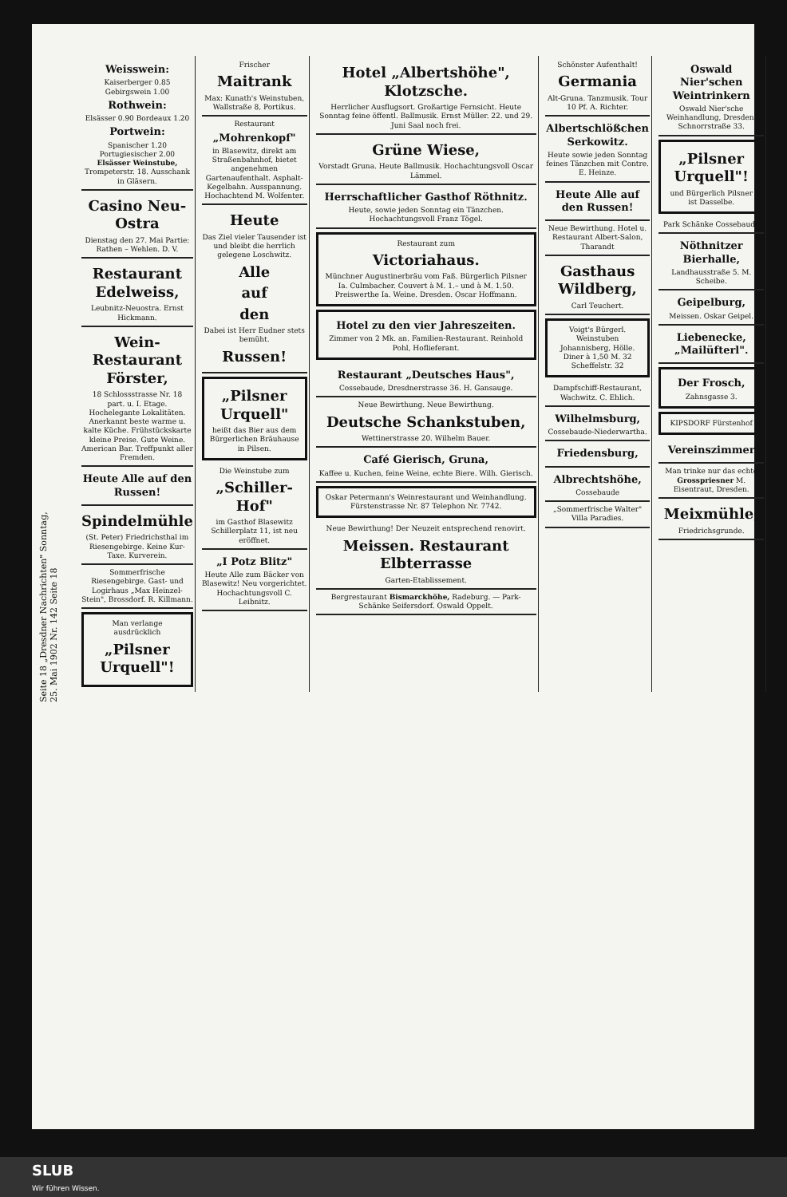Seite 18 „Dresdner Nachrichten" Sonntag, 25. Mai 1902 Nr. 142 Seite 18
Weisswein:
Kaiserberger 0.85 Gebirgswein 1.00
Rothwein:
Elsässer 0.90 Bordeaux 1.20
Portwein:
Spanischer 1.20 Portugiesischer 2.00
Elsässer Weinstube,
Trompeterstr. 18. Ausschank in Gläsern.
Casino Neu-Ostra
Dienstag den 27. Mai Partie: Rathen – Wehlen. D. V.
Restaurant Edelweiss,
Leubnitz-Neuostra. Ernst Hickmann.
Wein-Restaurant Förster,
18 Schlossstrasse Nr. 18
part. u. I. Etage. Hochelegante Lokalitäten. Anerkannt beste warme u. kalte Küche. Frühstückskarte kleine Preise. Gute Weine. American Bar. Treffpunkt aller Fremden.
Heute Alle auf den Russen!
Spindelmühle
(St. Peter) Friedrichsthal im Riesengebirge. Keine Kur-Taxe. Kurverein.
Sommerfrische Riesengebirge. Gast- und Logirhaus „Max Heinzel-Stein", Brossdorf. R. Killmann.
Man verlange ausdrücklich
„Pilsner Urquell"!
Frischer
Maitrank
Max: Kunath's Weinstuben, Wallstraße 8, Portikus.
Restaurant
„Mohrenkopf"
in Blasewitz, direkt am Straßenbahnhof, bietet angenehmen Gartenaufenthalt. Asphalt-Kegelbahn. Ausspannung. Hochachtend M. Wolfenter.
Heute
Das Ziel vieler Tausender ist und bleibt die herrlich gelegene Loschwitz.
Alle
auf
den
Dabei ist Herr Eudner stets bemüht.
Russen!
„Pilsner Urquell"
heißt das Bier aus dem Bürgerlichen Bräuhause in Pilsen.
Die Weinstube zum
„Schiller-Hof"
im Gasthof Blasewitz Schillerplatz 11, ist neu eröffnet.
„I Potz Blitz"
Heute Alle zum Bäcker von Blasewitz! Neu vorgerichtet. Hochachtungsvoll C. Leibnitz.
Hotel „Albertshöhe", Klotzsche.
Herrlicher Ausflugsort. Großartige Fernsicht. Heute Sonntag feine öffentl. Ballmusik. Ernst Müller. 22. und 29. Juni Saal noch frei.
Grüne Wiese,
Vorstadt Gruna. Heute Ballmusik. Hochachtungsvoll Oscar Lämmel.
Herrschaftlicher Gasthof Röthnitz.
Heute, sowie jeden Sonntag ein Tänzchen. Hochachtungsvoll Franz Tögel.
Restaurant zum
Victoriahaus.
Münchner Augustinerbräu vom Faß. Bürgerlich Pilsner Ia. Culmbacher. Couvert à M. 1.– und à M. 1.50. Preiswerthe Ia. Weine. Dresden. Oscar Hoffmann.
Hotel zu den vier Jahreszeiten.
Zimmer von 2 Mk. an. Familien-Restaurant. Reinhold Pohl, Hoflieferant.
Restaurant „Deutsches Haus",
Cossebaude, Dresdnerstrasse 36. H. Gansauge.
Neue Bewirthung. Neue Bewirthung.
Deutsche Schankstuben,
Wettinerstrasse 20. Wilhelm Bauer.
Café Gierisch, Gruna,
Kaffee u. Kuchen, feine Weine, echte Biere. Wilh. Gierisch.
Oskar Petermann's Weinrestaurant und Weinhandlung. Fürstenstrasse Nr. 87 Telephon Nr. 7742.
Neue Bewirthung! Der Neuzeit entsprechend renovirt.
Meissen. Restaurant Elbterrasse
Garten-Etablissement.
Bergrestaurant Bismarckhöhe, Radeburg. — Park-Schänke Seifersdorf. Oswald Oppelt.
Schönster Aufenthalt!
Germania
Alt-Gruna. Tanzmusik. Tour 10 Pf. A. Richter.
Albertschlößchen Serkowitz.
Heute sowie jeden Sonntag feines Tänzchen mit Contre. E. Heinze.
Heute Alle auf den Russen!
Neue Bewirthung. Hotel u. Restaurant Albert-Salon, Tharandt
Gasthaus Wildberg,
Carl Teuchert.
Voigt's Bürgerl. Weinstuben Johannisberg, Hölle. Diner à 1,50 M. 32 Scheffelstr. 32
Dampfschiff-Restaurant, Wachwitz. C. Ehlich.
Wilhelmsburg,
Cossebaude-Niederwartha.
Friedensburg,
Albrechtshöhe,
Cossebaude
„Sommerfrische Walter" Villa Paradies.
Oswald Nier'schen Weintrinkern
Oswald Nier'sche Weinhandlung, Dresden, Schnorrstraße 33.
„Pilsner Urquell"!
und Bürgerlich Pilsner ist Dasselbe.
Park Schänke Cossebaude
Nöthnitzer Bierhalle,
Landhausstraße 5. M. Scheibe.
Geipelburg,
Meissen. Oskar Geipel.
Liebenecke, „Mailüfterl".
Der Frosch,
Zahnsgasse 3.
KIPSDORF Fürstenhof
Vereinszimmer
Man trinke nur das echte Grosspriesner M. Eisentraut, Dresden.
Meixmühle,
Friedrichsgrunde.
SLUB
Wir führen Wissen.